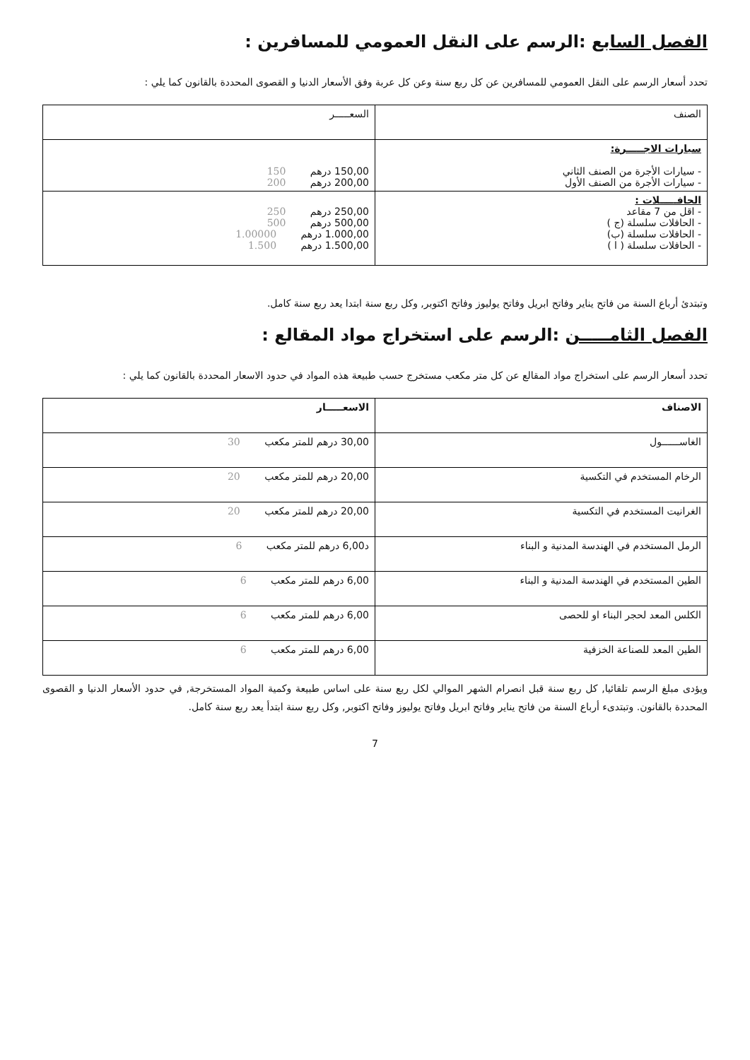الفصل السابع :الرسم على النقل العمومي للمسافرين :
تحدد أسعار الرسم على النقل العمومي للمسافرين عن كل ربع سنة وعن كل عربة وفق الأسعار الدنيا و القصوى المحددة بالقانون كما يلي :
| الصنف | السعـــــر |
| --- | --- |
| سيارات الاجـــــرة: - سيارات الأجرة من الصنف الثاني - سيارات الأجرة من الصنف الأول | 150,00 درهم 150 200,00 درهم 200 |
| الحافـــــلات : - اقل من 7 مقاعد - الحافلات سلسلة (ج ) - الحافلات سلسلة (ب) - الحافلات سلسلة ( ا ) | 250,00 درهم 250 500,00 درهم 500 1.000,00 درهم 1.00000 1.500,00 درهم 1.500 |
وتبتدئ أرباع السنة من فاتح يناير وفاتح ابريل وفاتح يوليوز وفاتح اكتوبر, وكل ربع سنة ابتدا يعد ربع سنة كامل.
الفصل الثامـــــن :الرسم على استخراج مواد المقالع :
تحدد أسعار الرسم على استخراج مواد المقالع عن كل متر مكعب مستخرج حسب طبيعة هذه المواد في حدود الاسعار المحددة بالقانون كما يلي :
| الاصناف | الاسعـــــار |
| --- | --- |
| الغاســــــول | 30,00 درهم للمتر مكعب 30 |
| الرخام المستخدم في التكسية | 20,00 درهم للمتر مكعب 20 |
| الغرانيت المستخدم في التكسية | 20,00 درهم للمتر مكعب 20 |
| الرمل المستخدم في الهندسة المدنية و البناء | د6,00 درهم للمتر مكعب 6 |
| الطين المستخدم في الهندسة المدنية و البناء | 6,00 درهم للمتر مكعب 6 |
| الكلس المعد لحجر البناء او للحصى | 6,00 درهم للمتر مكعب 6 |
| الطين المعد للصناعة الخزفية | 6,00 درهم للمتر مكعب 6 |
ويؤدى مبلغ الرسم تلقائيا, كل ربع سنة قبل انصرام الشهر الموالي لكل ربع سنة على اساس طبيعة وكمية المواد المستخرجة, في حدود الأسعار الدنيا و القصوى المحددة بالقانون. وتبتدىء أرباع السنة من فاتح يناير وفاتح ابريل وفاتح يوليوز وفاتح اكتوبر, وكل ربع سنة ابتدأ يعد ربع سنة كامل.
7